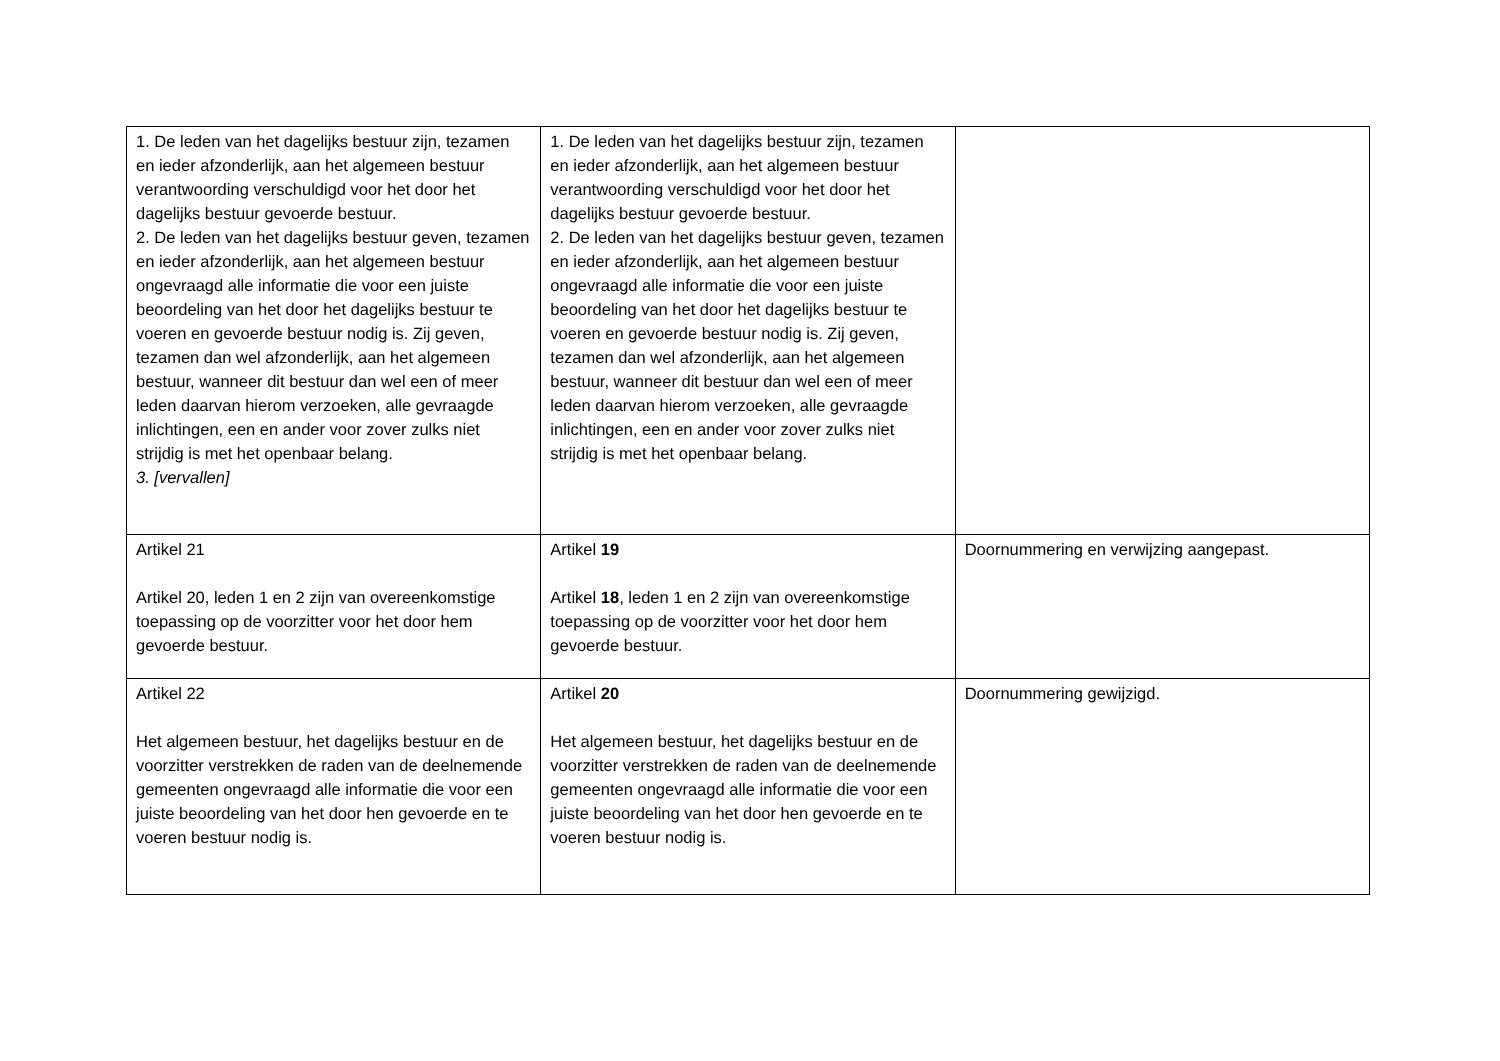| 1. De leden van het dagelijks bestuur zijn, tezamen en ieder afzonderlijk, aan het algemeen bestuur verantwoording verschuldigd voor het door het dagelijks bestuur gevoerde bestuur. 2. De leden van het dagelijks bestuur geven, tezamen en ieder afzonderlijk, aan het algemeen bestuur ongevraagd alle informatie die voor een juiste beoordeling van het door het dagelijks bestuur te voeren en gevoerde bestuur nodig is. Zij geven, tezamen dan wel afzonderlijk, aan het algemeen bestuur, wanneer dit bestuur dan wel een of meer leden daarvan hierom verzoeken, alle gevraagde inlichtingen, een en ander voor zover zulks niet strijdig is met het openbaar belang. 3. [vervallen] | 1. De leden van het dagelijks bestuur zijn, tezamen en ieder afzonderlijk, aan het algemeen bestuur verantwoording verschuldigd voor het door het dagelijks bestuur gevoerde bestuur. 2. De leden van het dagelijks bestuur geven, tezamen en ieder afzonderlijk, aan het algemeen bestuur ongevraagd alle informatie die voor een juiste beoordeling van het door het dagelijks bestuur te voeren en gevoerde bestuur nodig is. Zij geven, tezamen dan wel afzonderlijk, aan het algemeen bestuur, wanneer dit bestuur dan wel een of meer leden daarvan hierom verzoeken, alle gevraagde inlichtingen, een en ander voor zover zulks niet strijdig is met het openbaar belang. | |
| Artikel 21 Artikel 20, leden 1 en 2 zijn van overeenkomstige toepassing op de voorzitter voor het door hem gevoerde bestuur. | Artikel 19 Artikel 18 , leden 1 en 2 zijn van overeenkomstige toepassing op de voorzitter voor het door hem gevoerde bestuur. | Doornummering en verwijzing aangepast. |
| Artikel 22 Het algemeen bestuur, het dagelijks bestuur en de voorzitter verstrekken de raden van de deelnemende gemeenten ongevraagd alle informatie die voor een juiste beoordeling van het door hen gevoerde en te voeren bestuur nodig is. | Artikel 20 Het algemeen bestuur, het dagelijks bestuur en de voorzitter verstrekken de raden van de deelnemende gemeenten ongevraagd alle informatie die voor een juiste beoordeling van het door hen gevoerde en te voeren bestuur nodig is. | Doornummering gewijzigd. |